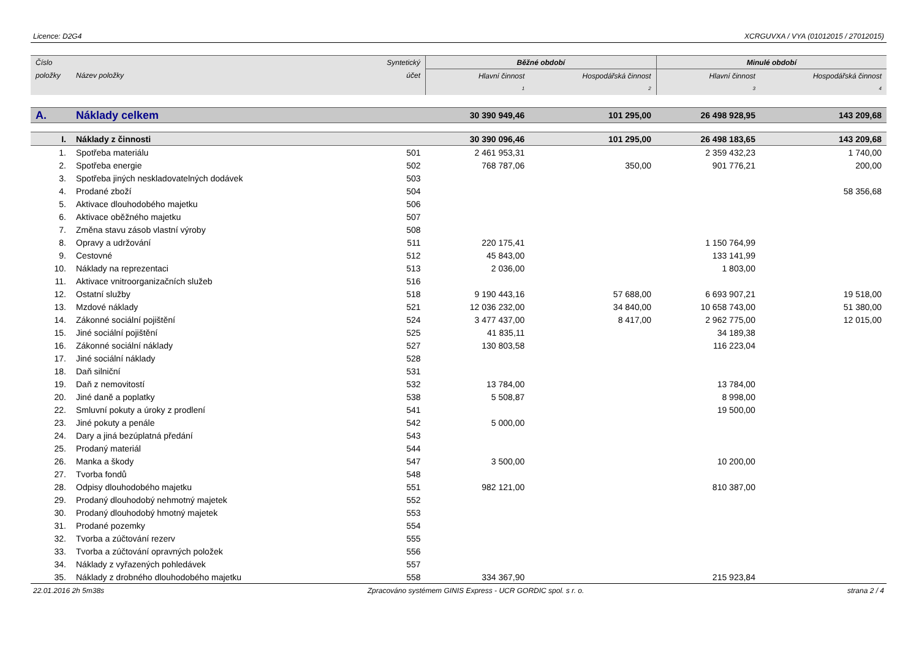Licence: D2G4 XCRGUVXA / VYA (01012015 / 27012015)
| Číslo | | Syntetický | Běžné období | | Minulé období | |
| --- | --- | --- | --- | --- | --- | --- |
| položky | Název položky | účet | Hlavní činnost | Hospodářská činnost | Hlavní činnost | Hospodářská činnost |
| | | | 1 | 2 | 3 | 4 |
| A. | Náklady celkem | | 30 390 949,46 | 101 295,00 | 26 498 928,95 | 143 209,68 |
| I. | Náklady z činnosti | | 30 390 096,46 | 101 295,00 | 26 498 183,65 | 143 209,68 |
| 1. | Spotřeba materiálu | 501 | 2 461 953,31 | | 2 359 432,23 | 1 740,00 |
| 2. | Spotřeba energie | 502 | 768 787,06 | 350,00 | 901 776,21 | 200,00 |
| 3. | Spotřeba jiných neskladovatelných dodávek | 503 | | | | |
| 4. | Prodané zboží | 504 | | | | 58 356,68 |
| 5. | Aktivace dlouhodobého majetku | 506 | | | | |
| 6. | Aktivace oběžného majetku | 507 | | | | |
| 7. | Změna stavu zásob vlastní výroby | 508 | | | | |
| 8. | Opravy a udržování | 511 | 220 175,41 | | 1 150 764,99 | |
| 9. | Cestovné | 512 | 45 843,00 | | 133 141,99 | |
| 10. | Náklady na reprezentaci | 513 | 2 036,00 | | 1 803,00 | |
| 11. | Aktivace vnitroorganizačních služeb | 516 | | | | |
| 12. | Ostatní služby | 518 | 9 190 443,16 | 57 688,00 | 6 693 907,21 | 19 518,00 |
| 13. | Mzdové náklady | 521 | 12 036 232,00 | 34 840,00 | 10 658 743,00 | 51 380,00 |
| 14. | Zákonné sociální pojištění | 524 | 3 477 437,00 | 8 417,00 | 2 962 775,00 | 12 015,00 |
| 15. | Jiné sociální pojištění | 525 | 41 835,11 | | 34 189,38 | |
| 16. | Zákonné sociální náklady | 527 | 130 803,58 | | 116 223,04 | |
| 17. | Jiné sociální náklady | 528 | | | | |
| 18. | Daň silniční | 531 | | | | |
| 19. | Daň z nemovitostí | 532 | 13 784,00 | | 13 784,00 | |
| 20. | Jiné daně a poplatky | 538 | 5 508,87 | | 8 998,00 | |
| 22. | Smluvní pokuty a úroky z prodlení | 541 | | | 19 500,00 | |
| 23. | Jiné pokuty a penále | 542 | 5 000,00 | | | |
| 24. | Dary a jiná bezúplatná předání | 543 | | | | |
| 25. | Prodaný materiál | 544 | | | | |
| 26. | Manka a škody | 547 | 3 500,00 | | 10 200,00 | |
| 27. | Tvorba fondů | 548 | | | | |
| 28. | Odpisy dlouhodobého majetku | 551 | 982 121,00 | | 810 387,00 | |
| 29. | Prodaný dlouhodobý nehmotný majetek | 552 | | | | |
| 30. | Prodaný dlouhodobý hmotný majetek | 553 | | | | |
| 31. | Prodané pozemky | 554 | | | | |
| 32. | Tvorba a zúčtování rezerv | 555 | | | | |
| 33. | Tvorba a zúčtování opravných položek | 556 | | | | |
| 34. | Náklady z vyřazených pohledávek | 557 | | | | |
| 35. | Náklady z drobného dlouhodobého majetku | 558 | 334 367,90 | | 215 923,84 | |
22.01.2016 2h 5m38s Zpracováno systémem GINIS Express - UCR GORDIC spol. s r. o. strana 2 / 4